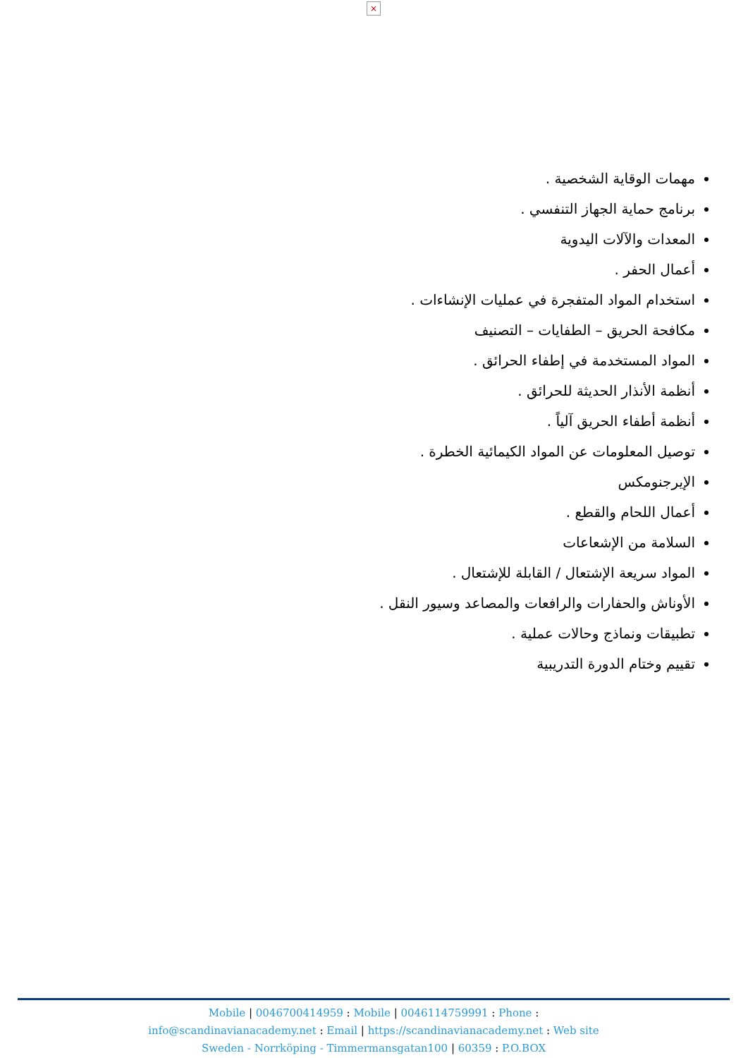×
مهمات الوقاية الشخصية .
برنامج حماية الجهاز التنفسي .
المعدات والآلات اليدوية
أعمال الحفر .
استخدام المواد المتفجرة في عمليات الإنشاءات .
مكافحة الحريق – الطفايات – التصنيف
المواد المستخدمة في إطفاء الحرائق .
أنظمة الأنذار الحديثة للحرائق .
أنظمة أطفاء الحريق آلياً .
توصيل المعلومات عن المواد الكيمائية الخطرة .
الإيرجنومكس
أعمال اللحام والقطع .
السلامة من الإشعاعات
المواد سريعة الإشتعال / القابلة للإشتعال .
الأوناش والحفارات والرافعات والمصاعد وسيور النقل .
تطبيقات ونماذج وحالات عملية .
تقييم وختام الدورة التدريبية
Mobile | 0046700414959 : Mobile | 0046114759991 : Phone :
info@scandinavianacademy.net : Email | https://scandinavianacademy.net : Web site
Sweden - Norrköping - Timmermansgatan100 | 60359 : P.O.BOX